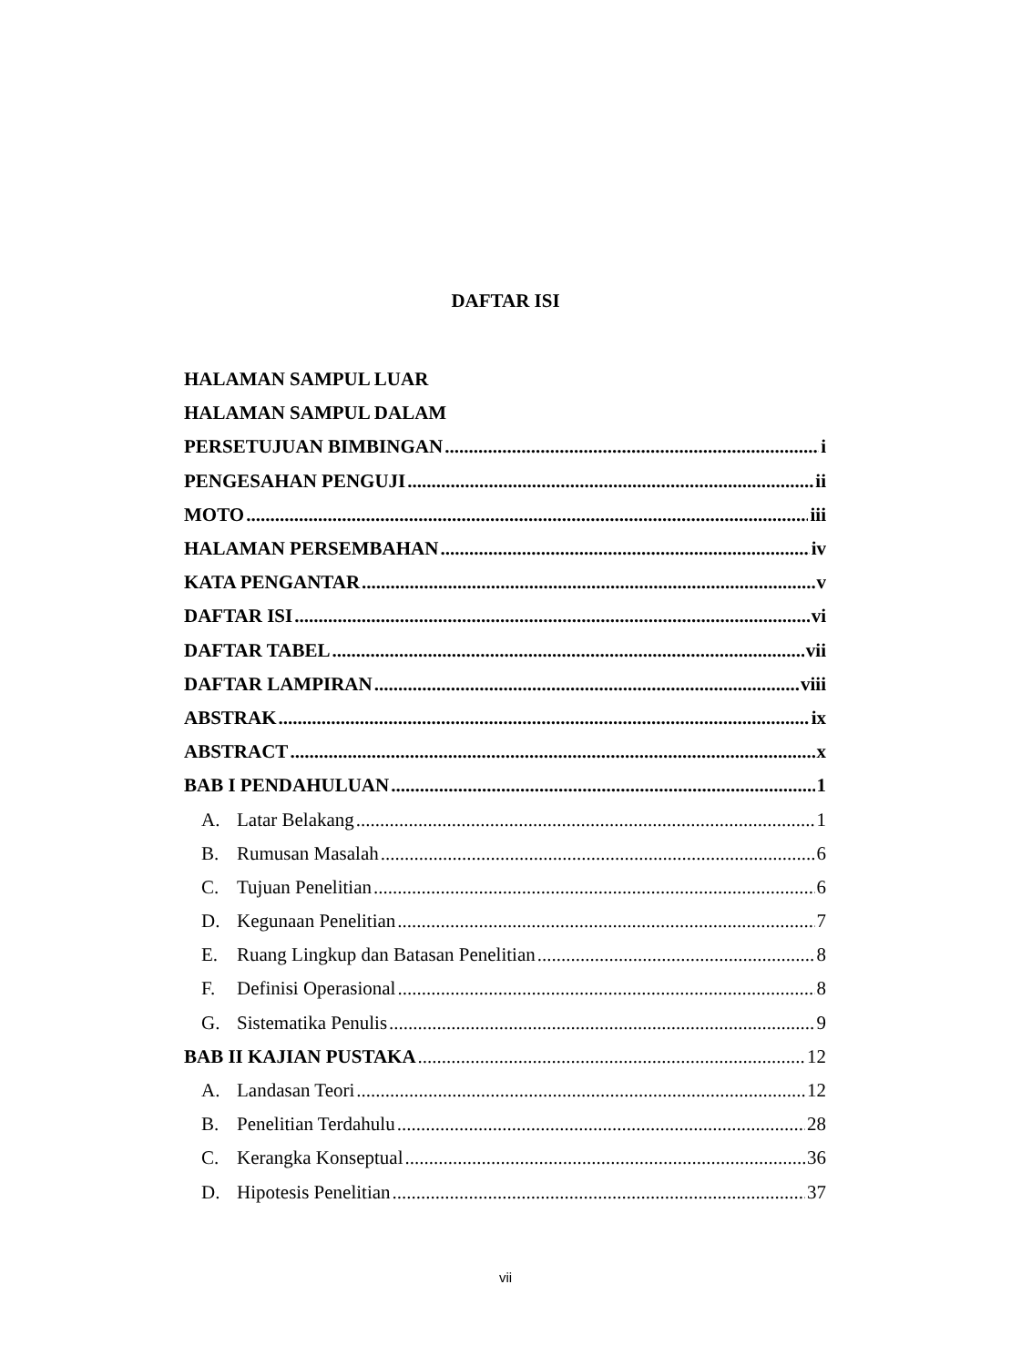DAFTAR ISI
HALAMAN SAMPUL LUAR
HALAMAN SAMPUL DALAM
PERSETUJUAN BIMBINGAN i
PENGESAHAN PENGUJI ii
MOTO iii
HALAMAN PERSEMBAHAN iv
KATA PENGANTAR v
DAFTAR ISI vi
DAFTAR TABEL vii
DAFTAR LAMPIRAN viii
ABSTRAK ix
ABSTRACT x
BAB I PENDAHULUAN 1
A. Latar Belakang 1
B. Rumusan Masalah 6
C. Tujuan Penelitian 6
D. Kegunaan Penelitian 7
E. Ruang Lingkup dan Batasan Penelitian 8
F. Definisi Operasional 8
G. Sistematika Penulis 9
BAB II KAJIAN PUSTAKA 12
A. Landasan Teori 12
B. Penelitian Terdahulu 28
C. Kerangka Konseptual 36
D. Hipotesis Penelitian 37
vii